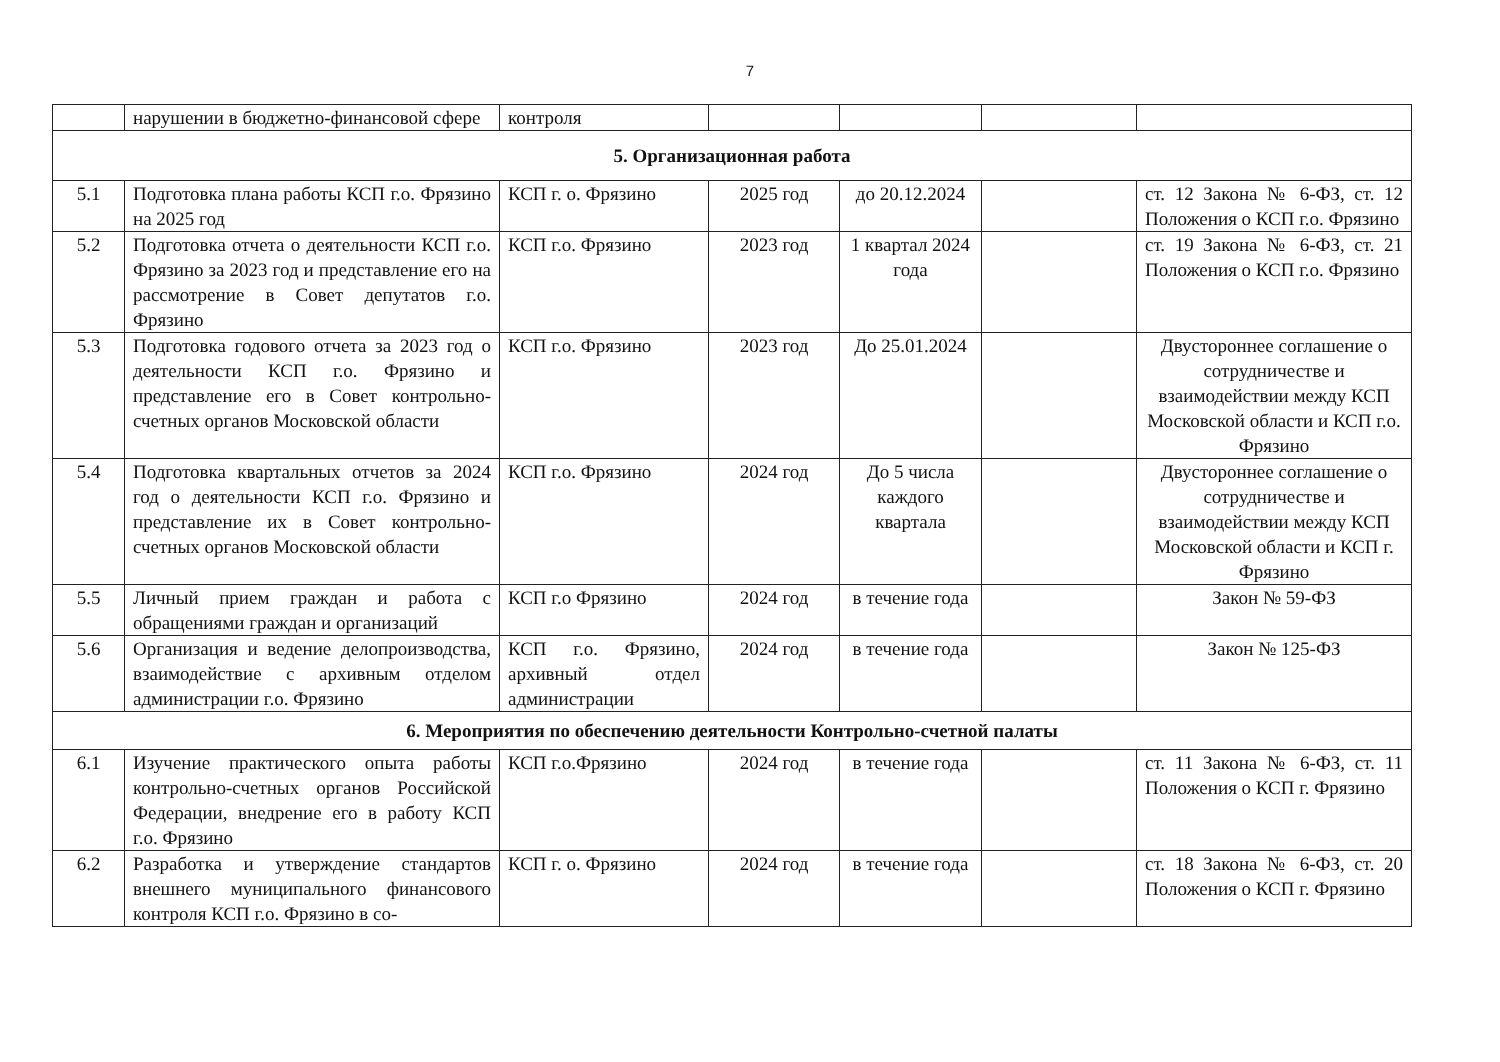7
| | нарушении в бюджетно-финансовой сфере | контроля | | | | |
| 5. Организационная работа | | | | | | |
| 5.1 | Подготовка плана работы КСП г.о. Фрязино на 2025 год | КСП г. о. Фрязино | 2025 год | до 20.12.2024 | | ст. 12 Закона № 6-ФЗ, ст. 12 Положения о КСП г.о. Фрязино |
| 5.2 | Подготовка отчета о деятельности КСП г.о. Фрязино за 2023 год и представление его на рассмотрение в Совет депутатов г.о. Фрязино | КСП г.о. Фрязино | 2023 год | 1 квартал 2024 года | | ст. 19 Закона № 6-ФЗ, ст. 21 Положения о КСП г.о. Фрязино |
| 5.3 | Подготовка годового отчета за 2023 год о деятельности КСП г.о. Фрязино и представление его в Совет контрольно-счетных органов Московской области | КСП г.о. Фрязино | 2023 год | До 25.01.2024 | | Двустороннее соглашение о сотрудничестве и взаимодействии между КСП Московской области и КСП г.о. Фрязино |
| 5.4 | Подготовка квартальных отчетов за 2024 год о деятельности КСП г.о. Фрязино и представление их в Совет контрольно-счетных органов Московской области | КСП г.о. Фрязино | 2024 год | До 5 числа каждого квартала | | Двустороннее соглашение о сотрудничестве и взаимодействии между КСП Московской области и КСП г. Фрязино |
| 5.5 | Личный прием граждан и работа с обращениями граждан и организаций | КСП г.о Фрязино | 2024 год | в течение года | | Закон № 59-ФЗ |
| 5.6 | Организация и ведение делопроизводства, взаимодействие с архивным отделом администрации г.о. Фрязино | КСП г.о. Фрязино, архивный отдел администрации | 2024 год | в течение года | | Закон № 125-ФЗ |
| 6. Мероприятия по обеспечению деятельности Контрольно-счетной палаты | | | | | | |
| 6.1 | Изучение практического опыта работы контрольно-счетных органов Российской Федерации, внедрение его в работу КСП г.о. Фрязино | КСП г.о.Фрязино | 2024 год | в течение года | | ст. 11 Закона № 6-ФЗ, ст. 11 Положения о КСП г. Фрязино |
| 6.2 | Разработка и утверждение стандартов внешнего муниципального финансового контроля КСП г.о. Фрязино в со- | КСП г. о. Фрязино | 2024 год | в течение года | | ст. 18 Закона № 6-ФЗ, ст. 20 Положения о КСП г. Фрязино |